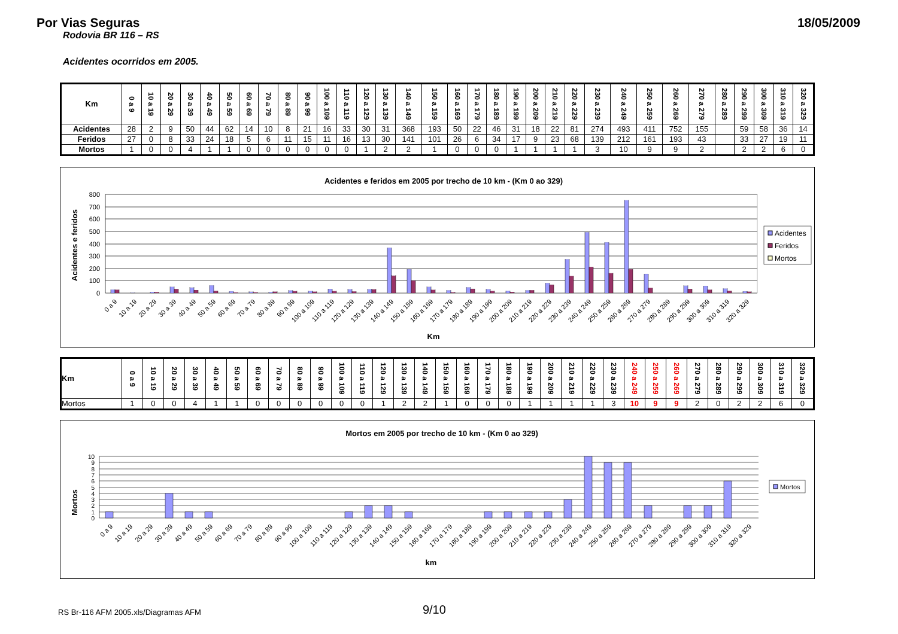Por Vias Seguras 18/05/2009
Rodovia BR 116 – RS
Acidentes ocorridos em 2005.
| Km | 0 a 9 | 10 a 19 | 20 a 29 | 30 a 39 | 40 a 49 | 50 a 59 | 60 a 69 | 70 a 79 | 80 a 89 | 90 a 99 | 100 a 109 | 110 a 119 | 120 a 129 | 130 a 139 | 140 a 149 | 150 a 159 | 160 a 169 | 170 a 179 | 180 a 189 | 190 a 199 | 200 a 209 | 210 a 219 | 220 a 229 | 230 a 239 | 240 a 249 | 250 a 259 | 260 a 269 | 270 a 279 | 280 a 289 | 290 a 299 | 300 a 309 | 310 a 319 | 320 a 329 |
| --- | --- | --- | --- | --- | --- | --- | --- | --- | --- | --- | --- | --- | --- | --- | --- | --- | --- | --- | --- | --- | --- | --- | --- | --- | --- | --- | --- | --- | --- | --- | --- | --- | --- |
| Acidentes | 28 | 2 | 9 | 50 | 44 | 62 | 14 | 10 | 8 | 21 | 16 | 33 | 30 | 31 | 368 | 193 | 50 | 22 | 46 | 31 | 18 | 22 | 81 | 274 | 493 | 411 | 752 | 155 | | 59 | 58 | 36 | 14 |
| Feridos | 27 | 0 | 8 | 33 | 24 | 18 | 5 | 6 | 11 | 15 | 11 | 16 | 13 | 30 | 141 | 101 | 26 | 6 | 34 | 17 | 9 | 23 | 68 | 139 | 212 | 161 | 193 | 43 | | 33 | 27 | 19 | 11 |
| Mortos | 1 | 0 | 0 | 4 | 1 | 1 | 0 | 0 | 0 | 0 | 0 | 0 | 1 | 2 | 2 | 1 | 0 | 0 | 0 | 1 | 1 | 1 | 1 | 3 | 10 | 9 | 9 | 2 | | 2 | 2 | 6 | 0 |
Acidentes e feridos em 2005 por trecho de 10 km - (Km 0 ao 329)
Acidentes e feridos
800
700
600
500
400
300
200
100
0
0 a 9
10 a 19
20 a 29
30 a 39
40 a 49
50 a 59
60 a 69
70 a 79
80 a 89
90 a 99
100 a 109
110 a 119
120 a 129
130 a 139
140 a 149
150 a 159
160 a 169
170 a 179
180 a 189
190 a 199
200 a 209
210 a 219
220 a 229
230 a 239
240 a 249
250 a 259
260 a 269
270 a 279
280 a 289
290 a 299
300 a 309
310 a 319
320 a 329
Km
Acidentes
Feridos
Mortos
| Km | 0 a 9 | 10 a 19 | 20 a 29 | 30 a 39 | 40 a 49 | 50 a 59 | 60 a 69 | 70 a 79 | 80 a 89 | 90 a 99 | 100 a 109 | 110 a 119 | 120 a 129 | 130 a 139 | 140 a 149 | 150 a 159 | 160 a 169 | 170 a 179 | 180 a 189 | 190 a 199 | 200 a 209 | 210 a 219 | 220 a 229 | 230 a 239 | 240 a 249 | 250 a 259 | 260 a 269 | 270 a 279 | 280 a 289 | 290 a 299 | 300 a 309 | 310 a 319 | 320 a 329 |
| --- | --- | --- | --- | --- | --- | --- | --- | --- | --- | --- | --- | --- | --- | --- | --- | --- | --- | --- | --- | --- | --- | --- | --- | --- | --- | --- | --- | --- | --- | --- | --- | --- | --- |
| Mortos | 1 | 0 | 0 | 4 | 1 | 1 | 0 | 0 | 0 | 0 | 0 | 0 | 1 | 2 | 2 | 1 | 0 | 0 | 0 | 1 | 1 | 1 | 1 | 3 | 10 | 9 | 9 | 2 | 0 | 2 | 2 | 6 | 0 |
Mortos em 2005 por trecho de 10 km - (Km 0 ao 329)
Mortos
10
9
8
7
6
5
4
3
2
1
0
0 a 9
10 a 19
20 a 29
30 a 39
40 a 49
50 a 59
60 a 69
70 a 79
80 a 89
90 a 99
100 a 109
110 a 119
120 a 129
130 a 139
140 a 149
150 a 159
160 a 169
170 a 179
180 a 189
190 a 199
200 a 209
210 a 219
220 a 229
230 a 239
240 a 249
250 a 259
260 a 269
270 a 279
280 a 289
290 a 299
300 a 309
310 a 319
320 a 329
km
Mortos
RS Br-116 AFM 2005.xls/Diagramas AFM 9/10